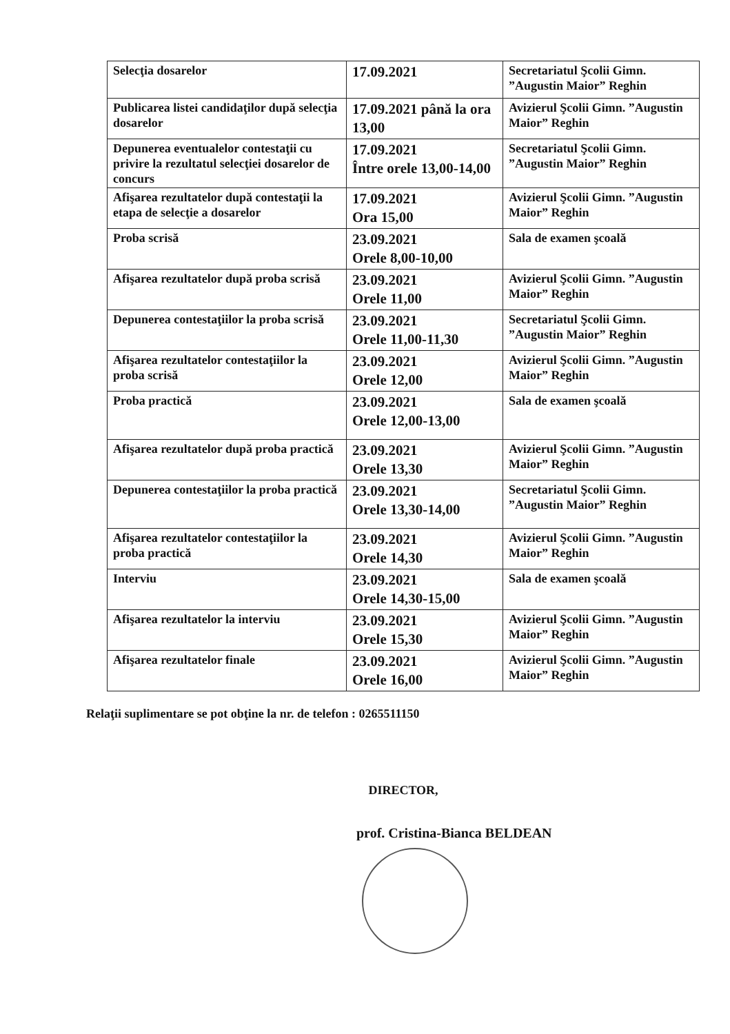| Selecţia dosarelor | 17.09.2021 | Secretariatul Şcolii Gimn. ”Augustin Maior” Reghin |
| Publicarea listei candidaţilor după selecţia dosarelor | 17.09.2021 până la ora 13,00 | Avizierul Şcolii Gimn. ”Augustin Maior” Reghin |
| Depunerea eventualelor contestaţii cu privire la rezultatul selecţiei dosarelor de concurs | 17.09.2021 Între orele 13,00-14,00 | Secretariatul Şcolii Gimn. ”Augustin Maior” Reghin |
| Afişarea rezultatelor după contestaţii la etapa de selecţie a dosarelor | 17.09.2021 Ora 15,00 | Avizierul Şcolii Gimn. ”Augustin Maior” Reghin |
| Proba scrisă | 23.09.2021 Orele 8,00-10,00 | Sala de examen şcoală |
| Afişarea rezultatelor după proba scrisă | 23.09.2021 Orele 11,00 | Avizierul Şcolii Gimn. ”Augustin Maior” Reghin |
| Depunerea contestaţiilor la proba scrisă | 23.09.2021 Orele 11,00-11,30 | Secretariatul Şcolii Gimn. ”Augustin Maior” Reghin |
| Afişarea rezultatelor contestaţiilor la proba scrisă | 23.09.2021 Orele 12,00 | Avizierul Şcolii Gimn. ”Augustin Maior” Reghin |
| Proba practică | 23.09.2021 Orele 12,00-13,00 | Sala de examen şcoală |
| Afişarea rezultatelor după proba practică | 23.09.2021 Orele 13,30 | Avizierul Şcolii Gimn. ”Augustin Maior” Reghin |
| Depunerea contestaţiilor la proba practică | 23.09.2021 Orele 13,30-14,00 | Secretariatul Şcolii Gimn. ”Augustin Maior” Reghin |
| Afişarea rezultatelor contestaţiilor la proba practică | 23.09.2021 Orele 14,30 | Avizierul Şcolii Gimn. ”Augustin Maior” Reghin |
| Interviu | 23.09.2021 Orele 14,30-15,00 | Sala de examen şcoală |
| Afişarea rezultatelor la interviu | 23.09.2021 Orele 15,30 | Avizierul Şcolii Gimn. ”Augustin Maior” Reghin |
| Afişarea rezultatelor finale | 23.09.2021 Orele 16,00 | Avizierul Şcolii Gimn. ”Augustin Maior” Reghin |
Relaţii suplimentare se pot obţine la nr. de telefon : 0265511150
DIRECTOR,
prof. Cristina-Bianca BELDEAN